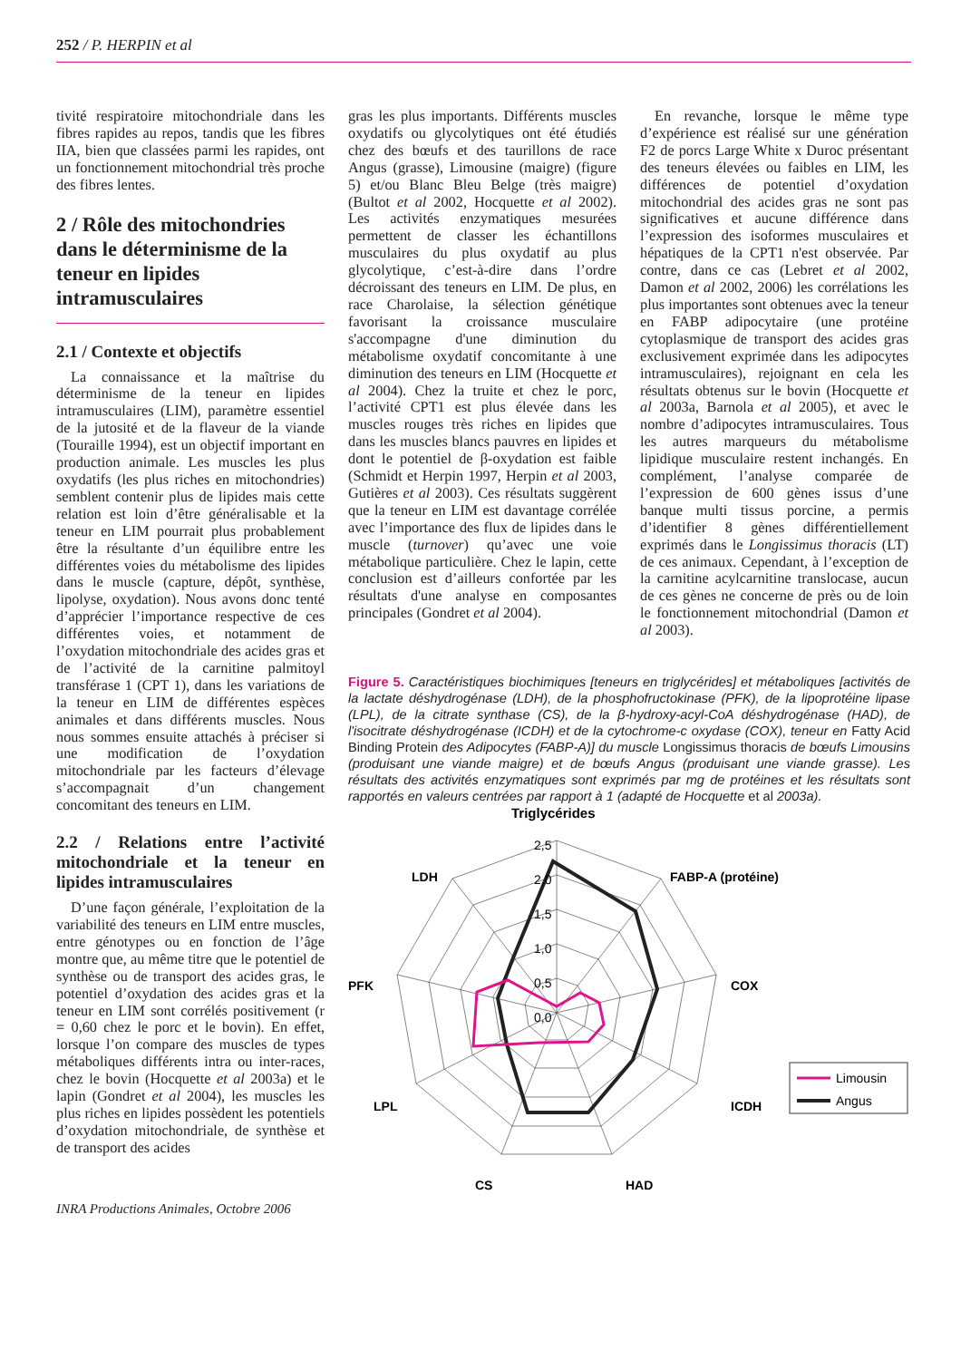252 / P. HERPIN et al
tivité respiratoire mitochondriale dans les fibres rapides au repos, tandis que les fibres IIA, bien que classées parmi les rapides, ont un fonctionnement mitochondrial très proche des fibres lentes.
2 / Rôle des mitochondries dans le déterminisme de la teneur en lipides intramusculaires
2.1 / Contexte et objectifs
La connaissance et la maîtrise du déterminisme de la teneur en lipides intramusculaires (LIM), paramètre essentiel de la jutosité et de la flaveur de la viande (Touraille 1994), est un objectif important en production animale. Les muscles les plus oxydatifs (les plus riches en mitochondries) semblent contenir plus de lipides mais cette relation est loin d’être généralisable et la teneur en LIM pourrait plus probablement être la résultante d’un équilibre entre les différentes voies du métabolisme des lipides dans le muscle (capture, dépôt, synthèse, lipolyse, oxydation). Nous avons donc tenté d’apprécier l’importance respective de ces différentes voies, et notamment de l’oxydation mitochondriale des acides gras et de l’activité de la carnitine palmitoyl transférase 1 (CPT 1), dans les variations de la teneur en LIM de différentes espèces animales et dans différents muscles. Nous nous sommes ensuite attachés à préciser si une modification de l’oxydation mitochondriale par les facteurs d’élevage s’accompagnait d’un changement concomitant des teneurs en LIM.
2.2 / Relations entre l’activité mitochondriale et la teneur en lipides intramusculaires
D’une façon générale, l’exploitation de la variabilité des teneurs en LIM entre muscles, entre génotypes ou en fonction de l’âge montre que, au même titre que le potentiel de synthèse ou de transport des acides gras, le potentiel d’oxydation des acides gras et la teneur en LIM sont corrélés positivement (r = 0,60 chez le porc et le bovin). En effet, lorsque l’on compare des muscles de types métaboliques différents intra ou inter-races, chez le bovin (Hocquette et al 2003a) et le lapin (Gondret et al 2004), les muscles les plus riches en lipides possèdent les potentiels d’oxydation mitochondriale, de synthèse et de transport des acides
INRA Productions Animales, Octobre 2006
gras les plus importants. Différents muscles oxydatifs ou glycolytiques ont été étudiés chez des bœufs et des taurillons de race Angus (grasse), Limousine (maigre) (figure 5) et/ou Blanc Bleu Belge (très maigre) (Bultot et al 2002, Hocquette et al 2002). Les activités enzymatiques mesurées permettent de classer les échantillons musculaires du plus oxydatif au plus glycolytique, c’est-à-dire dans l’ordre décroissant des teneurs en LIM. De plus, en race Charolaise, la sélection génétique favorisant la croissance musculaire s'accompagne d'une diminution du métabolisme oxydatif concomitante à une diminution des teneurs en LIM (Hocquette et al 2004). Chez la truite et chez le porc, l’activité CPT1 est plus élevée dans les muscles rouges très riches en lipides que dans les muscles blancs pauvres en lipides et dont le potentiel de β-oxydation est faible (Schmidt et Herpin 1997, Herpin et al 2003, Gutières et al 2003). Ces résultats suggèrent que la teneur en LIM est davantage corrélée avec l’importance des flux de lipides dans le muscle (turnover) qu’avec une voie métabolique particulière. Chez le lapin, cette conclusion est d’ailleurs confortée par les résultats d'une analyse en composantes principales (Gondret et al 2004).
En revanche, lorsque le même type d’expérience est réalisé sur une génération F2 de porcs Large White x Duroc présentant des teneurs élevées ou faibles en LIM, les différences de potentiel d’oxydation mitochondrial des acides gras ne sont pas significatives et aucune différence dans l’expression des isoformes musculaires et hépatiques de la CPT1 n'est observée. Par contre, dans ce cas (Lebret et al 2002, Damon et al 2002, 2006) les corrélations les plus importantes sont obtenues avec la teneur en FABP adipocytaire (une protéine cytoplasmique de transport des acides gras exclusivement exprimée dans les adipocytes intramusculaires), rejoignant en cela les résultats obtenus sur le bovin (Hocquette et al 2003a, Barnola et al 2005), et avec le nombre d’adipocytes intramusculaires. Tous les autres marqueurs du métabolisme lipidique musculaire restent inchangés. En complément, l’analyse comparée de l’expression de 600 gènes issus d’une banque multi tissus porcine, a permis d’identifier 8 gènes différentiellement exprimés dans le Longissimus thoracis (LT) de ces animaux. Cependant, à l’exception de la carnitine acylcarnitine translocase, aucun de ces gènes ne concerne de près ou de loin le fonctionnement mitochondrial (Damon et al 2003).
Figure 5. Caractéristiques biochimiques [teneurs en triglycérides] et métaboliques [activités de la lactate déshydrogénase (LDH), de la phosphofructokinase (PFK), de la lipoprotéine lipase (LPL), de la citrate synthase (CS), de la β-hydroxy-acyl-CoA déshydrogénase (HAD), de l'isocitrate déshydrogénase (ICDH) et de la cytochrome-c oxydase (COX), teneur en Fatty Acid Binding Protein des Adipocytes (FABP-A)] du muscle Longissimus thoracis de bœufs Limousins (produisant une viande maigre) et de bœufs Angus (produisant une viande grasse). Les résultats des activités enzymatiques sont exprimés par mg de protéines et les résultats sont rapportés en valeurs centrées par rapport à 1 (adapté de Hocquette et al 2003a).
Triglycérides
2,5
2,0
1,5
1,0
0,5
0,0
LDH
FABP-A (protéine)
PFK
COX
LPL
ICDH
CS
HAD
Limousin
Angus